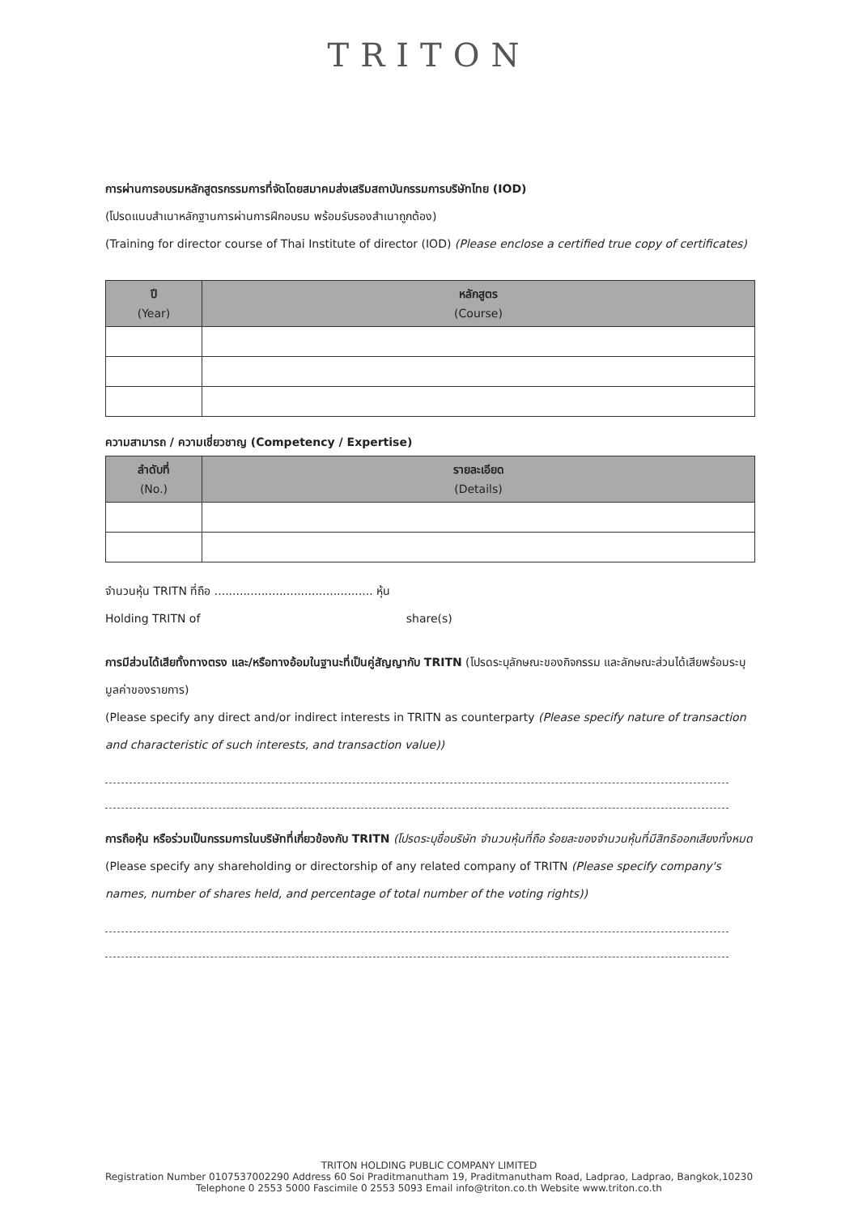TRITON
การผ่านการอบรมหลักสูตรกรรมการที่จัดโดยสมาคมส่งเสริมสถาบันกรรมการบริษัทไทย (IOD)
(โปรดแนบสำเนาหลักฐานการผ่านการฝึกอบรม พร้อมรับรองสำเนาถูกต้อง)
(Training for director course of Thai Institute of director (IOD) (Please enclose a certified true copy of certificates)
| ปี (Year) | หลักสูตร (Course) |
| --- | --- |
ความสามารถ / ความเชี่ยวชาญ (Competency / Expertise)
| ลำดับที่ (No.) | รายละเอียด (Details) |
| --- | --- |
จำนวนหุ้น TRITN ที่ถือ ............................................ หุ้น
Holding TRITN of share(s)
การมีส่วนได้เสียทั้งทางตรง และ/หรือทางอ้อมในฐานะที่เป็นคู่สัญญากับ TRITN (โปรดระบุลักษณะของกิจกรรม และลักษณะส่วนได้เสียพร้อมระบุมูลค่าของรายการ)
(Please specify any direct and/or indirect interests in TRITN as counterparty (Please specify nature of transaction and characteristic of such interests, and transaction value))
การถือหุ้น หรือร่วมเป็นกรรมการในบริษัทที่เกี่ยวข้องกับ TRITN (โปรดระบุชื่อบริษัท จำนวนหุ้นที่ถือ ร้อยละของจำนวนหุ้นที่มีสิทธิออกเสียงทั้งหมด
(Please specify any shareholding or directorship of any related company of TRITN (Please specify company's names, number of shares held, and percentage of total number of the voting rights))
TRITON HOLDING PUBLIC COMPANY LIMITED
Registration Number 0107537002290 Address 60 Soi Praditmanutham 19, Praditmanutham Road, Ladprao, Ladprao, Bangkok,10230
Telephone 0 2553 5000 Fascimile 0 2553 5093 Email info@triton.co.th Website www.triton.co.th